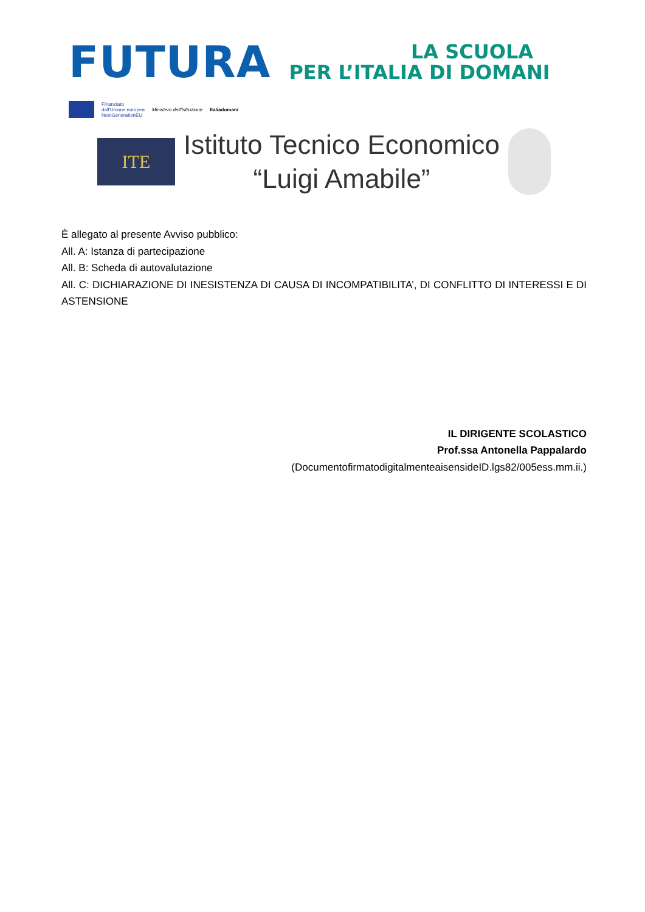FUTURA
LA SCUOLA
PER L’ITALIA DI DOMANI
Finanziato
dall'Unione europea
NextGenerationEU
Ministero dell'Istruzione Italiadomani
ITE
Istituto Tecnico Economico
“Luigi Amabile”
È allegato al presente Avviso pubblico:
All. A: Istanza di partecipazione
All. B: Scheda di autovalutazione
All. C: DICHIARAZIONE DI INESISTENZA DI CAUSA DI INCOMPATIBILITA’, DI CONFLITTO DI INTERESSI E DI ASTENSIONE
IL DIRIGENTE SCOLASTICO
Prof.ssa Antonella Pappalardo
(DocumentofirmatodigitalmenteaisensideID.lgs82/005ess.mm.ii.)